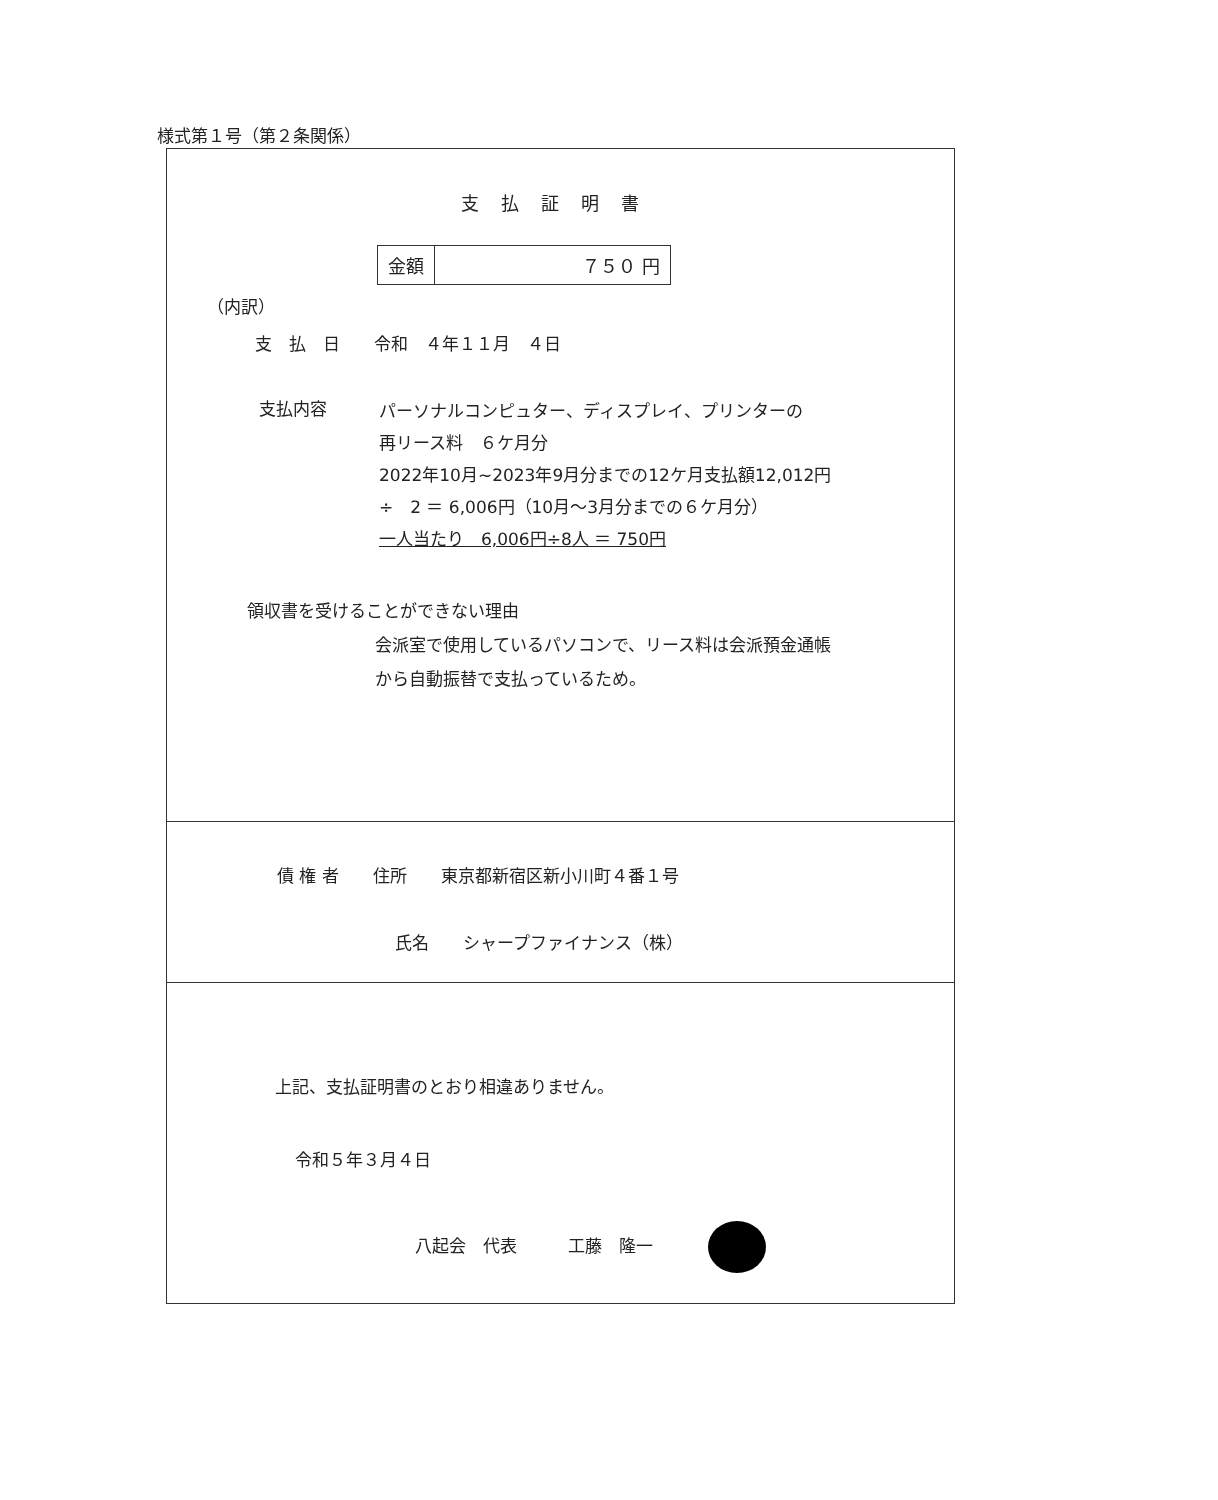様式第１号（第２条関係）
支払証明書
| 金額 | ７５０ 円 |
（内訳）
支　払　日　　令和　４年１１月　４日
支払内容
パーソナルコンピュター、ディスプレイ、プリンターの
再リース料　６ケ月分
2022年10月~2023年9月分までの12ケ月支払額12,012円
÷　2 ＝ 6,006円（10月～3月分までの６ケ月分）
一人当たり　6,006円÷8人 ＝ 750円
領収書を受けることができない理由
会派室で使用しているパソコンで、リース料は会派預金通帳
から自動振替で支払っているため。
債 権 者　　住所　　東京都新宿区新小川町４番１号
氏名　　シャープファイナンス（株）
上記、支払証明書のとおり相違ありません。
令和５年３月４日
八起会　代表　　　工藤　隆一